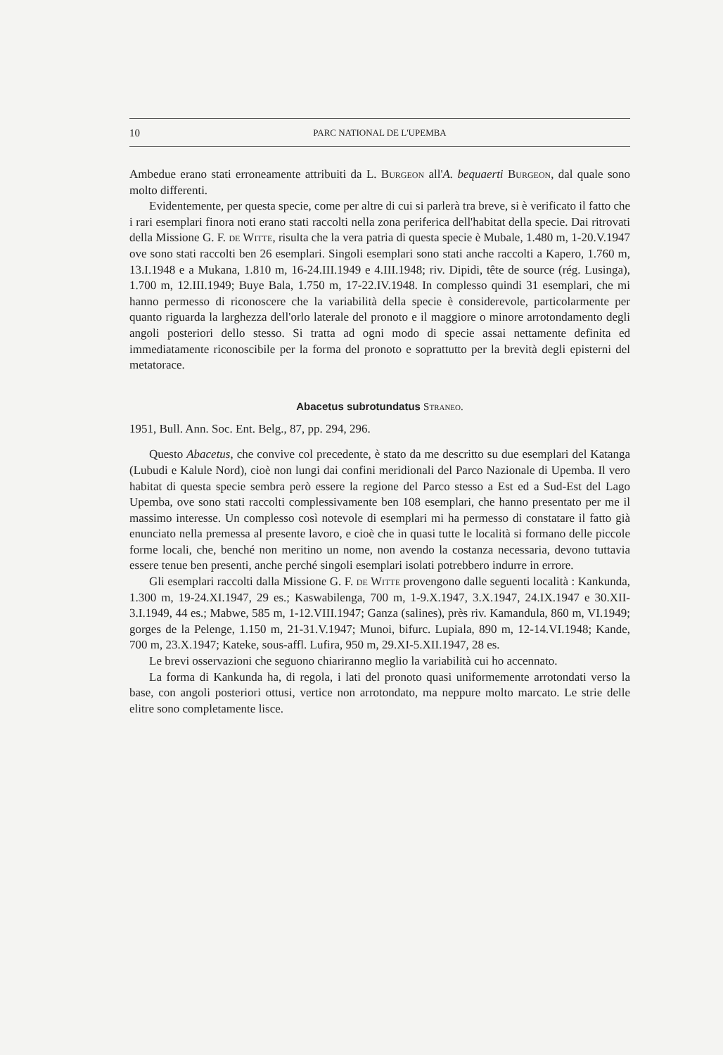10 PARC NATIONAL DE L'UPEMBA
Ambedue erano stati erroneamente attribuiti da L. Burgeon all'A. bequaerti Burgeon, dal quale sono molto differenti.
Evidentemente, per questa specie, come per altre di cui si parlerà tra breve, si è verificato il fatto che i rari esemplari finora noti erano stati raccolti nella zona periferica dell'habitat della specie. Dai ritrovati della Missione G. F. de Witte, risulta che la vera patria di questa specie è Mubale, 1.480 m, 1-20.V.1947 ove sono stati raccolti ben 26 esemplari. Singoli esemplari sono stati anche raccolti a Kapero, 1.760 m, 13.I.1948 e a Mukana, 1.810 m, 16-24.III.1949 e 4.III.1948; riv. Dipidi, tête de source (rég. Lusinga), 1.700 m, 12.III.1949; Buye Bala, 1.750 m, 17-22.IV.1948. In complesso quindi 31 esemplari, che mi hanno permesso di riconoscere che la variabilità della specie è considerevole, particolarmente per quanto riguarda la larghezza dell'orlo laterale del pronoto e il maggiore o minore arrotondamento degli angoli posteriori dello stesso. Si tratta ad ogni modo di specie assai nettamente definita ed immediatamente riconoscibile per la forma del pronoto e soprattutto per la brevità degli episterni del metatorace.
Abacetus subrotundatus Straneo.
1951, Bull. Ann. Soc. Ent. Belg., 87, pp. 294, 296.
Questo Abacetus, che convive col precedente, è stato da me descritto su due esemplari del Katanga (Lubudi e Kalule Nord), cioè non lungi dai confini meridionali del Parco Nazionale di Upemba. Il vero habitat di questa specie sembra però essere la regione del Parco stesso a Est ed a Sud-Est del Lago Upemba, ove sono stati raccolti complessivamente ben 108 esemplari, che hanno presentato per me il massimo interesse. Un complesso così notevole di esemplari mi ha permesso di constatare il fatto già enunciato nella premessa al presente lavoro, e cioè che in quasi tutte le località si formano delle piccole forme locali, che, benché non meritino un nome, non avendo la costanza necessaria, devono tuttavia essere tenue ben presenti, anche perché singoli esemplari isolati potrebbero indurre in errore.
Gli esemplari raccolti dalla Missione G. F. de Witte provengono dalle seguenti località : Kankunda, 1.300 m, 19-24.XI.1947, 29 es.; Kaswabilenga, 700 m, 1-9.X.1947, 3.X.1947, 24.IX.1947 e 30.XII-3.I.1949, 44 es.; Mabwe, 585 m, 1-12.VIII.1947; Ganza (salines), près riv. Kamandula, 860 m, VI.1949; gorges de la Pelenge, 1.150 m, 21-31.V.1947; Munoi, bifurc. Lupiala, 890 m, 12-14.VI.1948; Kande, 700 m, 23.X.1947; Kateke, sous-affl. Lufira, 950 m, 29.XI-5.XII.1947, 28 es.
Le brevi osservazioni che seguono chiariranno meglio la variabilità cui ho accennato.
La forma di Kankunda ha, di regola, i lati del pronoto quasi uniformemente arrotondati verso la base, con angoli posteriori ottusi, vertice non arrotondato, ma neppure molto marcato. Le strie delle elitre sono completamente lisce.